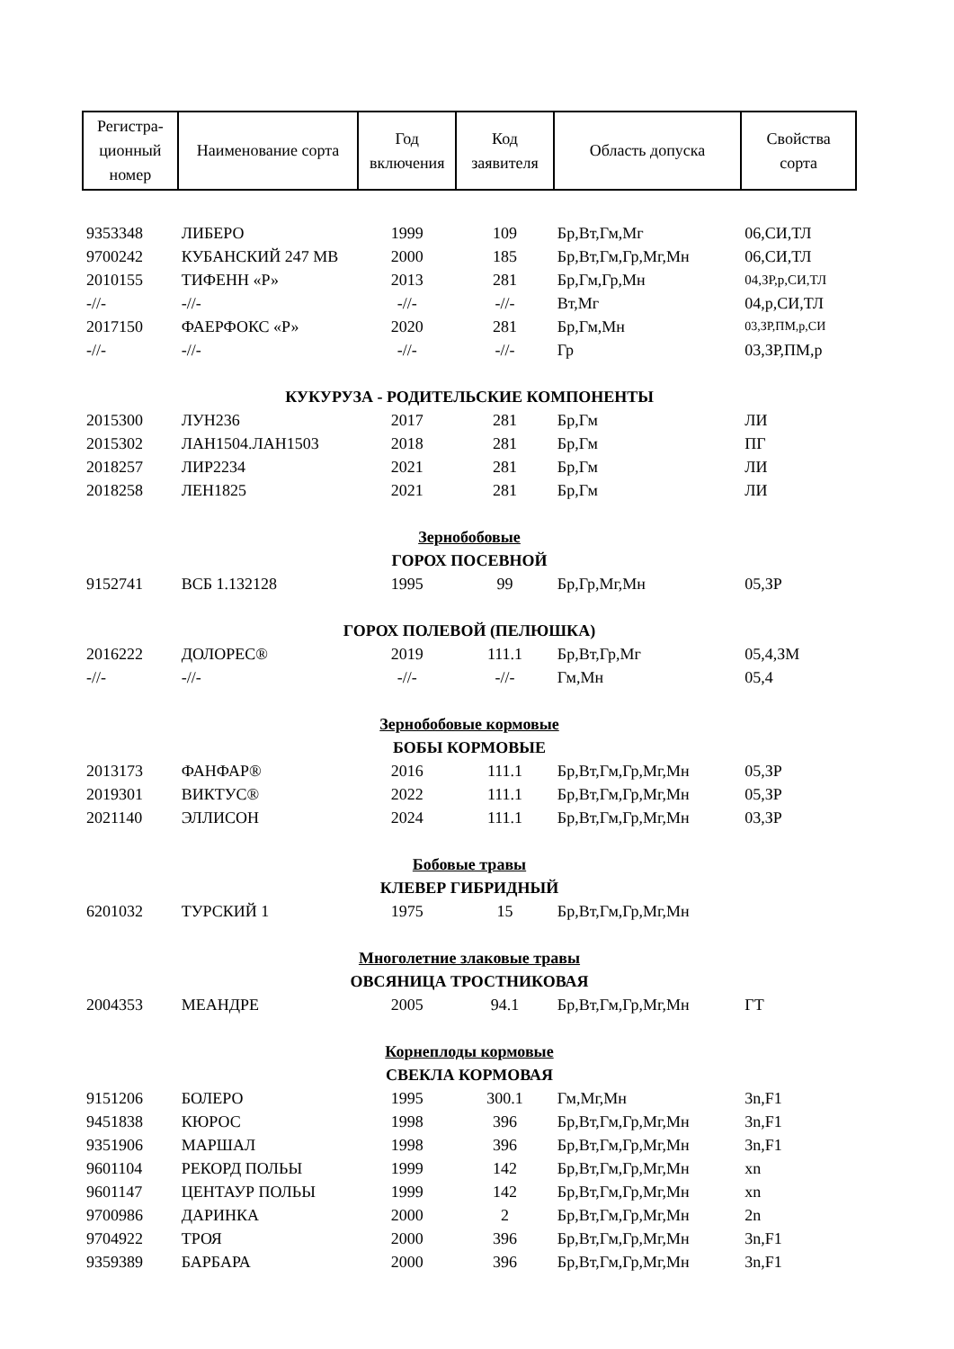| Регистра- ционный номер | Наименование сорта | Год включения | Код заявителя | Область допуска | Свойства сорта |
| --- | --- | --- | --- | --- | --- |
| 9353348 | ЛИБЕРО | 1999 | 109 | Бр,Вт,Гм,Мг | 06,СИ,ТЛ |
| 9700242 | КУБАНСКИЙ 247 МВ | 2000 | 185 | Бр,Вт,Гм,Гр,Мг,Мн | 06,СИ,ТЛ |
| 2010155 | ТИФЕНН «Р» | 2013 | 281 | Бр,Гм,Гр,Мн | 04,ЗР,р,СИ,ТЛ |
| -//- | -//- | -//- | -//- | Вт,Мг | 04,р,СИ,ТЛ |
| 2017150 | ФАЕРФОКС «Р» | 2020 | 281 | Бр,Гм,Мн | 03,ЗР,ПМ,р,СИ |
| -//- | -//- | -//- | -//- | Гр | 03,ЗР,ПМ,р |
| КУКУРУЗА - РОДИТЕЛЬСКИЕ КОМПОНЕНТЫ | | | | | |
| 2015300 | ЛУН236 | 2017 | 281 | Бр,Гм | ЛИ |
| 2015302 | ЛАН1504.ЛАН1503 | 2018 | 281 | Бр,Гм | ПГ |
| 2018257 | ЛИР2234 | 2021 | 281 | Бр,Гм | ЛИ |
| 2018258 | ЛЕН1825 | 2021 | 281 | Бр,Гм | ЛИ |
| Зернобобовые | | | | | |
| ГОРОХ ПОСЕВНОЙ | | | | | |
| 9152741 | ВСБ 1.132128 | 1995 | 99 | Бр,Гр,Мг,Мн | 05,ЗР |
| ГОРОХ ПОЛЕВОЙ (ПЕЛЮШКА) | | | | | |
| 2016222 | ДОЛОРЕС® | 2019 | 111.1 | Бр,Вт,Гр,Мг | 05,4,ЗМ |
| -//- | -//- | -//- | -//- | Гм,Мн | 05,4 |
| Зернобобовые кормовые | | | | | |
| БОБЫ КОРМОВЫЕ | | | | | |
| 2013173 | ФАНФАР® | 2016 | 111.1 | Бр,Вт,Гм,Гр,Мг,Мн | 05,ЗР |
| 2019301 | ВИКТУС® | 2022 | 111.1 | Бр,Вт,Гм,Гр,Мг,Мн | 05,ЗР |
| 2021140 | ЭЛЛИСОН | 2024 | 111.1 | Бр,Вт,Гм,Гр,Мг,Мн | 03,ЗР |
| Бобовые травы | | | | | |
| КЛЕВЕР ГИБРИДНЫЙ | | | | | |
| 6201032 | ТУРСКИЙ 1 | 1975 | 15 | Бр,Вт,Гм,Гр,Мг,Мн | |
| Многолетние злаковые травы | | | | | |
| ОВСЯНИЦА ТРОСТНИКОВАЯ | | | | | |
| 2004353 | МЕАНДРЕ | 2005 | 94.1 | Бр,Вт,Гм,Гр,Мг,Мн | ГТ |
| Корнеплоды кормовые | | | | | |
| СВЕКЛА КОРМОВАЯ | | | | | |
| 9151206 | БОЛЕРО | 1995 | 300.1 | Гм,Мг,Мн | 3n,F1 |
| 9451838 | КЮРОС | 1998 | 396 | Бр,Вт,Гм,Гр,Мг,Мн | 3n,F1 |
| 9351906 | МАРШАЛ | 1998 | 396 | Бр,Вт,Гм,Гр,Мг,Мн | 3n,F1 |
| 9601104 | РЕКОРД ПОЛЬЫ | 1999 | 142 | Бр,Вт,Гм,Гр,Мг,Мн | xn |
| 9601147 | ЦЕНТАУР ПОЛЬЫ | 1999 | 142 | Бр,Вт,Гм,Гр,Мг,Мн | xn |
| 9700986 | ДАРИНКА | 2000 | 2 | Бр,Вт,Гм,Гр,Мг,Мн | 2n |
| 9704922 | ТРОЯ | 2000 | 396 | Бр,Вт,Гм,Гр,Мг,Мн | 3n,F1 |
| 9359389 | БАРБАРА | 2000 | 396 | Бр,Вт,Гм,Гр,Мг,Мн | 3n,F1 |